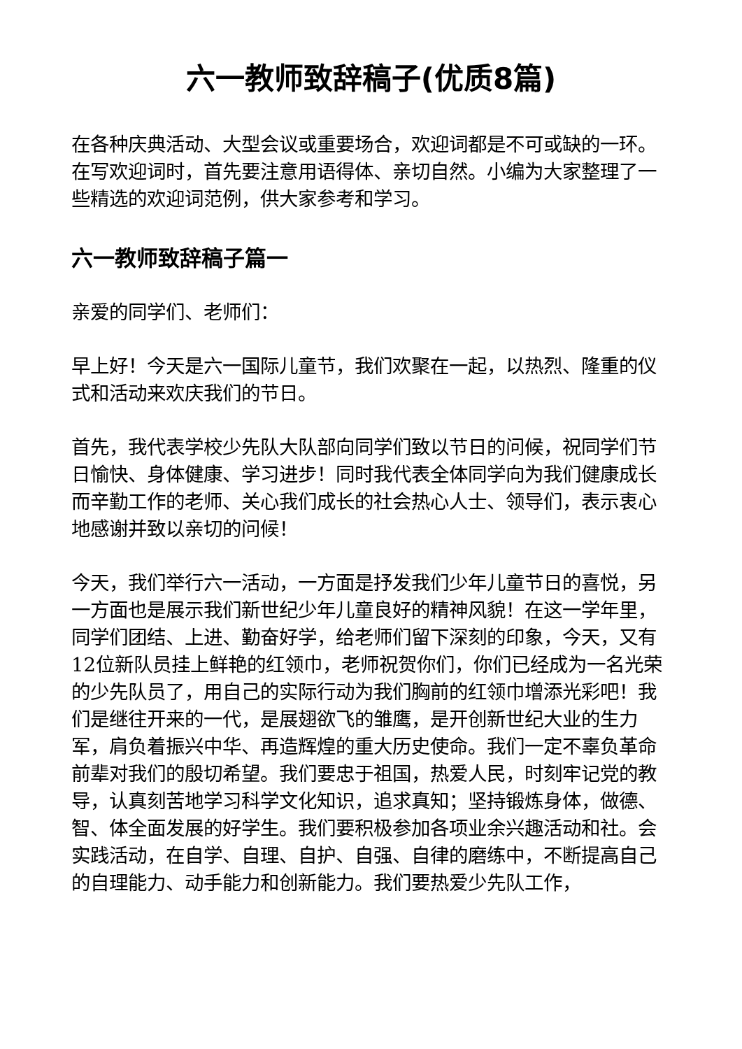六一教师致辞稿子(优质8篇)
在各种庆典活动、大型会议或重要场合，欢迎词都是不可或缺的一环。在写欢迎词时，首先要注意用语得体、亲切自然。小编为大家整理了一些精选的欢迎词范例，供大家参考和学习。
六一教师致辞稿子篇一
亲爱的同学们、老师们：
早上好！今天是六一国际儿童节，我们欢聚在一起，以热烈、隆重的仪式和活动来欢庆我们的节日。
首先，我代表学校少先队大队部向同学们致以节日的问候，祝同学们节日愉快、身体健康、学习进步！同时我代表全体同学向为我们健康成长而辛勤工作的老师、关心我们成长的社会热心人士、领导们，表示衷心地感谢并致以亲切的问候！
今天，我们举行六一活动，一方面是抒发我们少年儿童节日的喜悦，另一方面也是展示我们新世纪少年儿童良好的精神风貌！在这一学年里，同学们团结、上进、勤奋好学，给老师们留下深刻的印象，今天，又有12位新队员挂上鲜艳的红领巾，老师祝贺你们，你们已经成为一名光荣的少先队员了，用自己的实际行动为我们胸前的红领巾增添光彩吧！我们是继往开来的一代，是展翅欲飞的雏鹰，是开创新世纪大业的生力军，肩负着振兴中华、再造辉煌的重大历史使命。我们一定不辜负革命前辈对我们的殷切希望。我们要忠于祖国，热爱人民，时刻牢记党的教导，认真刻苦地学习科学文化知识，追求真知；坚持锻炼身体，做德、智、体全面发展的好学生。我们要积极参加各项业余兴趣活动和社。会实践活动，在自学、自理、自护、自强、自律的磨练中，不断提高自己的自理能力、动手能力和创新能力。我们要热爱少先队工作，